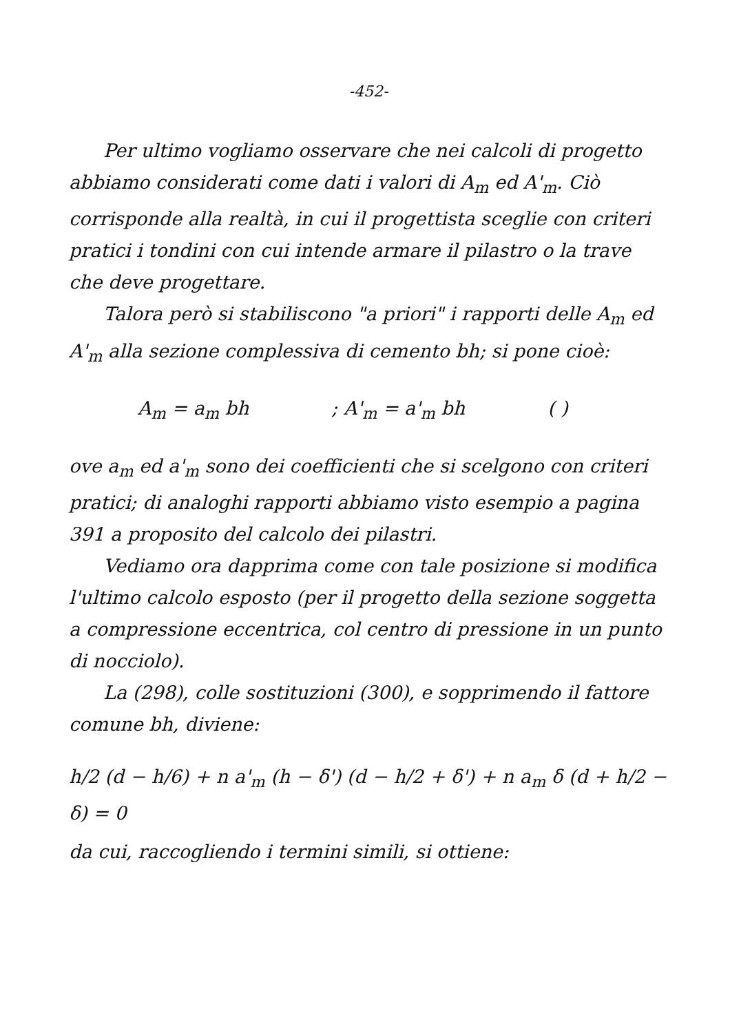-452-
Per ultimo vogliamo osservare che nei calcoli di progetto abbiamo considerati come dati i valori di A<sub>m</sub> ed A'<sub>m</sub>. Ciò corrisponde alla realtà, in cui il progettista sceglie con criteri pratici i tondini con cui intende armare il pilastro o la trave che deve progettare.
Talora però si stabiliscono "a priori" i rapporti delle A<sub>m</sub> ed A'<sub>m</sub> alla sezione complessiva di cemento bh; si pone cioè:
A<sub>m</sub> = a<sub>m</sub> bh; A'<sub>m</sub> = a'<sub>m</sub> bh ( )
ove a<sub>m</sub> ed a'<sub>m</sub> sono dei coefficienti che si scelgono con criteri pratici; di analoghi rapporti abbiamo visto esempio a pagina 391 a proposito del calcolo dei pilastri.
Vediamo ora dapprima come con tale posizione si modifica l'ultimo calcolo esposto (per il progetto della sezione soggetta a compressione eccentrica, col centro di pressione in un punto di nocciolo).
La (298), colle sostituzioni (300), e sopprimendo il fattore comune bh, diviene:
h/2 (d − h/6) + n a'<sub>m</sub> (h − δ') (d − h/2 + δ') + n a<sub>m</sub> δ (d + h/2 − δ) = 0
da cui, raccogliendo i termini simili, si ottiene: